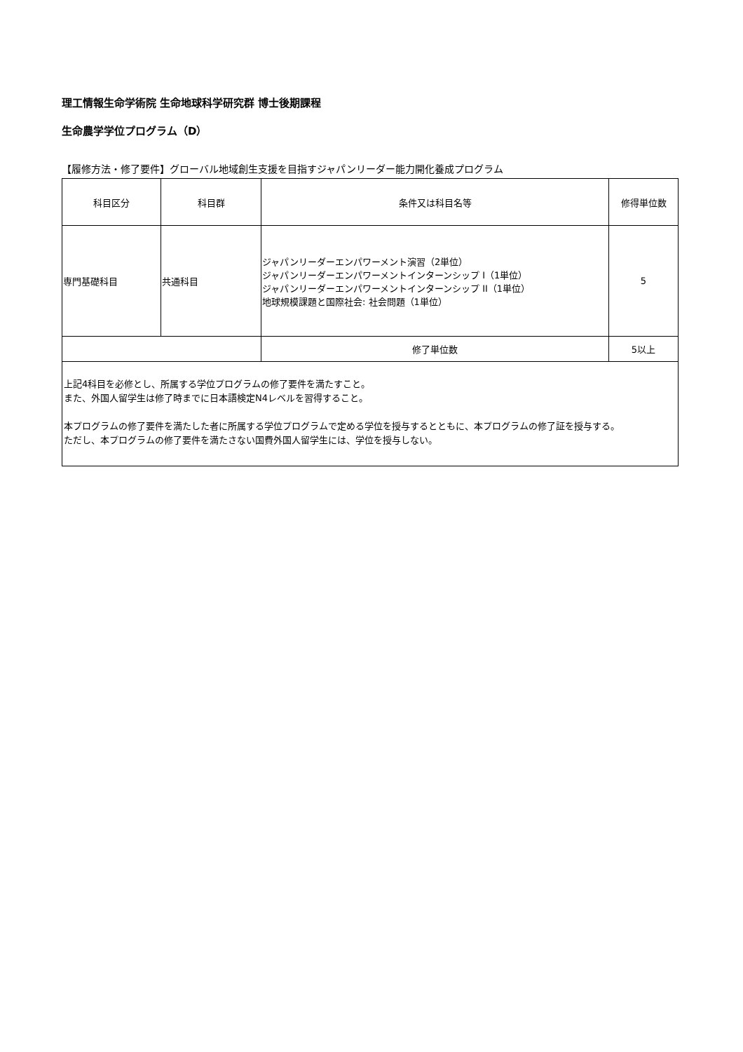理工情報生命学術院 生命地球科学研究群 博士後期課程
生命農学学位プログラム（D）
【履修方法・修了要件】グローバル地域創生支援を目指すジャパンリーダー能力開化養成プログラム
| 科目区分 | 科目群 | 条件又は科目名等 | 修得単位数 |
| --- | --- | --- | --- |
| 専門基礎科目 | 共通科目 | ジャパンリーダーエンパワーメント演習（2単位） ジャパンリーダーエンパワーメントインターンシップ I（1単位） ジャパンリーダーエンパワーメントインターンシップ II（1単位） 地球規模課題と国際社会: 社会問題（1単位） | 5 |
| | | 修了単位数 | 5以上 |
上記4科目を必修とし、所属する学位プログラムの修了要件を満たすこと。
また、外国人留学生は修了時までに日本語検定N4レベルを習得すること。
本プログラムの修了要件を満たした者に所属する学位プログラムで定める学位を授与するとともに、本プログラムの修了証を授与する。
ただし、本プログラムの修了要件を満たさない国費外国人留学生には、学位を授与しない。